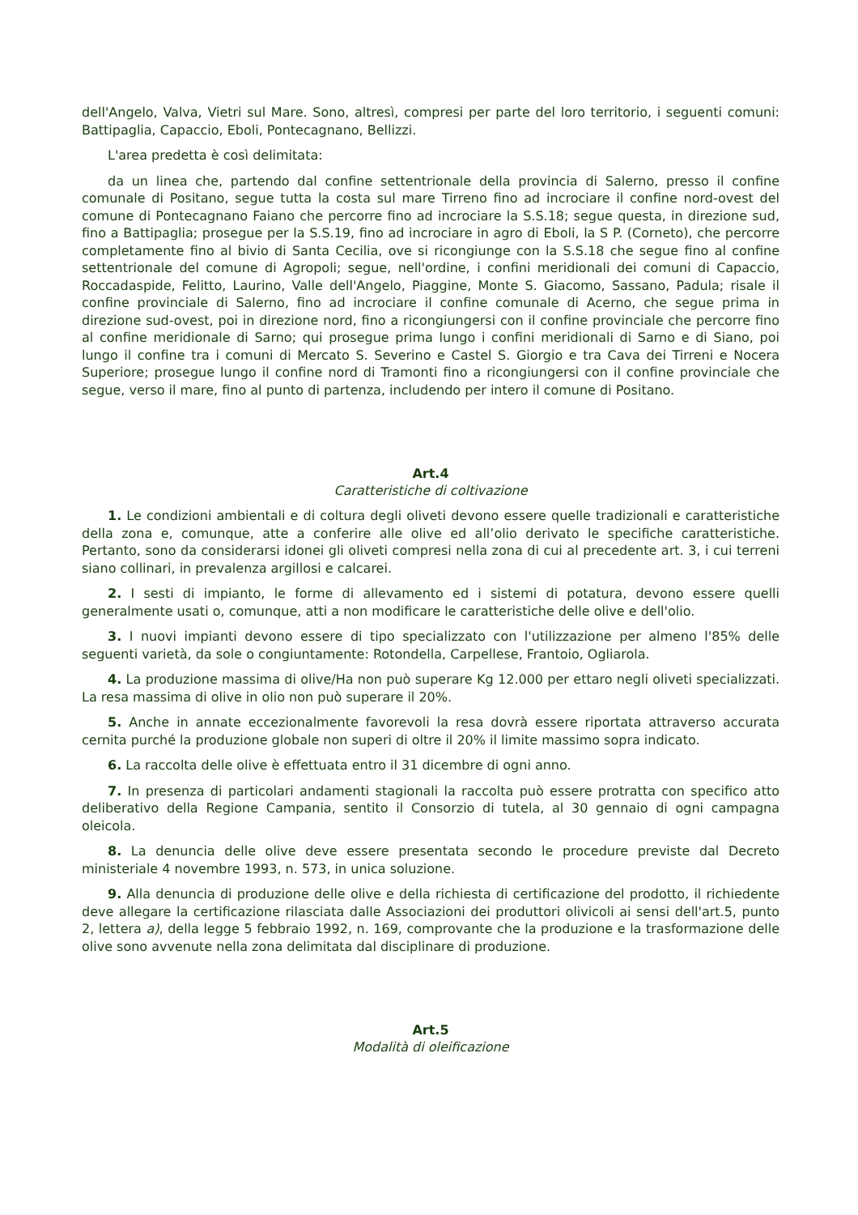dell'Angelo, Valva, Vietri sul Mare. Sono, altresì, compresi per parte del loro territorio, i seguenti comuni: Battipaglia, Capaccio, Eboli, Pontecagnano, Bellizzi.
L'area predetta è così delimitata:
da un linea che, partendo dal confine settentrionale della provincia di Salerno, presso il confine comunale di Positano, segue tutta la costa sul mare Tirreno fino ad incrociare il confine nord-ovest del comune di Pontecagnano Faiano che percorre fino ad incrociare la S.S.18; segue questa, in direzione sud, fino a Battipaglia; prosegue per la S.S.19, fino ad incrociare in agro di Eboli, la S P. (Corneto), che percorre completamente fino al bivio di Santa Cecilia, ove si ricongiunge con la S.S.18 che segue fino al confine settentrionale del comune di Agropoli; segue, nell'ordine, i confini meridionali dei comuni di Capaccio, Roccadaspide, Felitto, Laurino, Valle dell'Angelo, Piaggine, Monte S. Giacomo, Sassano, Padula; risale il confine provinciale di Salerno, fino ad incrociare il confine comunale di Acerno, che segue prima in direzione sud-ovest, poi in direzione nord, fino a ricongiungersi con il confine provinciale che percorre fino al confine meridionale di Sarno; qui prosegue prima lungo i confini meridionali di Sarno e di Siano, poi lungo il confine tra i comuni di Mercato S. Severino e Castel S. Giorgio e tra Cava dei Tirreni e Nocera Superiore; prosegue lungo il confine nord di Tramonti fino a ricongiungersi con il confine provinciale che segue, verso il mare, fino al punto di partenza, includendo per intero il comune di Positano.
Art.4
Caratteristiche di coltivazione
1. Le condizioni ambientali e di coltura degli oliveti devono essere quelle tradizionali e caratteristiche della zona e, comunque, atte a conferire alle olive ed all’olio derivato le specifiche caratteristiche. Pertanto, sono da considerarsi idonei gli oliveti compresi nella zona di cui al precedente art. 3, i cui terreni siano collinari, in prevalenza argillosi e calcarei.
2. I sesti di impianto, le forme di allevamento ed i sistemi di potatura, devono essere quelli generalmente usati o, comunque, atti a non modificare le caratteristiche delle olive e dell'olio.
3. I nuovi impianti devono essere di tipo specializzato con l'utilizzazione per almeno l'85% delle seguenti varietà, da sole o congiuntamente: Rotondella, Carpellese, Frantoio, Ogliarola.
4. La produzione massima di olive/Ha non può superare Kg 12.000 per ettaro negli oliveti specializzati. La resa massima di olive in olio non può superare il 20%.
5. Anche in annate eccezionalmente favorevoli la resa dovrà essere riportata attraverso accurata cernita purché la produzione globale non superi di oltre il 20% il limite massimo sopra indicato.
6. La raccolta delle olive è effettuata entro il 31 dicembre di ogni anno.
7. In presenza di particolari andamenti stagionali la raccolta può essere protratta con specifico atto deliberativo della Regione Campania, sentito il Consorzio di tutela, al 30 gennaio di ogni campagna oleicola.
8. La denuncia delle olive deve essere presentata secondo le procedure previste dal Decreto ministeriale 4 novembre 1993, n. 573, in unica soluzione.
9. Alla denuncia di produzione delle olive e della richiesta di certificazione del prodotto, il richiedente deve allegare la certificazione rilasciata dalle Associazioni dei produttori olivicoli ai sensi dell'art.5, punto 2, lettera a), della legge 5 febbraio 1992, n. 169, comprovante che la produzione e la trasformazione delle olive sono avvenute nella zona delimitata dal disciplinare di produzione.
Art.5
Modalità di oleificazione